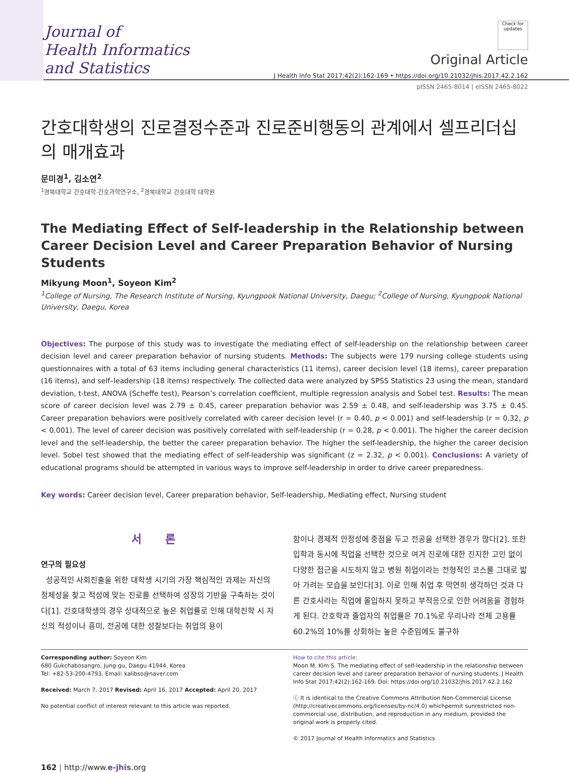Journal of
Health Informatics
and Statistics
Check for updates
Original Article
J Health Info Stat 2017;42(2):162-169 • https://doi.org/10.21032/jhis.2017.42.2.162
pISSN 2465-8014 | eISSN 2465-8022
간호대학생의 진로결정수준과 진로준비행동의 관계에서 셀프리더십의 매개효과
문미경<sup>1</sup>, 김소연<sup>2</sup>
<sup>1</sup> 경북대학교 간호대학·간호과학연구소, <sup>2</sup>경북대학교 간호대학 대학원
The Mediating Effect of Self-leadership in the Relationship between Career Decision Level and Career Preparation Behavior of Nursing Students
Mikyung Moon<sup>1</sup>, Soyeon Kim<sup>2</sup>
<sup>1</sup> College of Nursing, The Research Institute of Nursing, Kyungpook National University, Daegu; <sup>2</sup>College of Nursing, Kyungpook National University, Daegu, Korea
Objectives: The purpose of this study was to investigate the mediating effect of self-leadership on the relationship between career decision level and career preparation behavior of nursing students. Methods: The subjects were 179 nursing college students using questionnaires with a total of 63 items including general characteristics (11 items), career decision level (18 items), career preparation (16 items), and self–leadership (18 items) respectively. The collected data were analyzed by SPSS Statistics 23 using the mean, standard deviation, t-test, ANOVA (Scheffe test), Pearson’s correlation coefficient, multiple regression analysis and Sobel test. Results: The mean score of career decision level was 2.79 ± 0.45, career preparation behavior was 2.59 ± 0.48, and self-leadership was 3.75 ± 0.45. Career preparation behaviors were positively correlated with career decision level (r = 0.40, p < 0.001) and self-leadership (r = 0.32, p < 0.001). The level of career decision was positively correlated with self-leadership (r = 0.28, p < 0.001). The higher the career decision level and the self-leadership, the better the career preparation behavior. The higher the self-leadership, the higher the career decision level. Sobel test showed that the mediating effect of self-leadership was significant (z = 2.32, p < 0.001). Conclusions: A variety of educational programs should be attempted in various ways to improve self-leadership in order to drive career preparedness.
Key words: Career decision level, Career preparation behavior, Self-leadership, Mediating effect, Nursing student
서 론
연구의 필요성
성공적인 사회진출을 위한 대학생 시기의 가장 핵심적인 과제는 자신의 정체성을 찾고 적성에 맞는 진로를 선택하여 성장의 기반을 구축하는 것이다[1]. 간호대학생의 경우 상대적으로 높은 취업률로 인해 대학진학 시 자신의 적성이나 흥미, 전공에 대한 성찰보다는 취업의 용이
함이나 경제적 안정성에 중점을 두고 전공을 선택한 경우가 많다[2]. 또한 입학과 동시에 직업을 선택한 것으로 여겨 진로에 대한 진지한 고민 없이 다양한 접근을 시도하지 않고 병원 취업이라는 전형적인 코스를 그대로 밟아 가려는 모습을 보인다[3]. 이로 인해 취업 후 막연히 생각하던 것과 다른 간호사라는 직업에 몰입하지 못하고 부적응으로 인한 어려움을 경험하게 된다. 간호학과 졸업자의 취업률은 70.1%로 우리나라 전체 고용률 60.2%의 10%를 상회하는 높은 수준임에도 불구하
Corresponding author: Soyeon Kim
680 Gukchabosangro, Jung-gu, Daegu 41944, Korea
Tel: +82-53-200-4793, Email: kalibso@naver.com
Received: March 7, 2017 Revised: April 16, 2017 Accepted: April 20, 2017
No potential conflict of interest relevant to this article was reported.
How to cite this article:
Moon M, Kim S. The mediating effect of self-leadership in the relationship between career decision level and career preparation behavior of nursing students. J Health Info Stat 2017;42(2):162-169. Doi: https://doi.org/10.21032/jhis.2017.42.2.162
ⓒ It is identical to the Creative Commons Attribution Non-Commercial License (http://creativecommons.org/licenses/by-nc/4.0) whichpermit sunrestricted non-commercial use, distribution, and reproduction in any medium, provided the original work is properly cited.
© 2017 Journal of Health Informatics and Statistics
162 | http://www.e-jhis.org